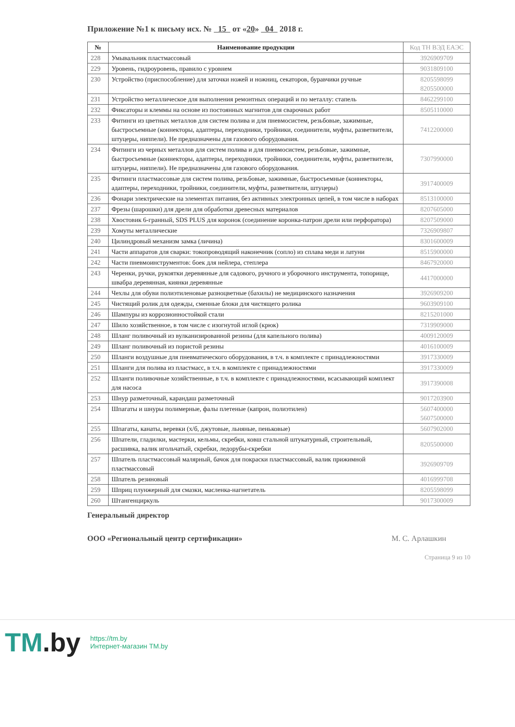Приложение №1 к письму исх. № 15 от «20» 04 2018 г.
| № | Наименование продукции | Код ТН ВЭД ЕАЭС |
| --- | --- | --- |
| 228 | Умывальник пластмассовый | 3926909709 |
| 229 | Уровень, гидроуровень, правило с уровнем | 9031809100 |
| 230 | Устройство (приспособление) для заточки ножей и ножниц, секаторов, буравчики ручные | 8205598099 8205500000 |
| 231 | Устройство металлическое для выполнения ремонтных операций и по металлу: стапель | 8462299100 |
| 232 | Фиксаторы и клеммы на основе из постоянных магнитов для сварочных работ | 8505110000 |
| 233 | Фитинги из цветных металлов для систем полива и для пневмосистем, резьбовые, зажимные, быстросъемные (коннекторы, адаптеры, переходники, тройники, соединители, муфты, разветвители, штуцеры, ниппели). Не предназначены для газового оборудования. | 7412200000 |
| 234 | Фитинги из черных металлов для систем полива и для пневмосистем, резьбовые, зажимные, быстросъемные (коннекторы, адаптеры, переходники, тройники, соединители, муфты, разветвители, штуцеры, ниппели). Не предназначены для газового оборудования. | 7307990000 |
| 235 | Фитинги пластмассовые для систем полива, резьбовые, зажимные, быстросъемные (коннекторы, адаптеры, переходники, тройники, соединители, муфты, разветвители, штуцеры) | 3917400009 |
| 236 | Фонари электрические на элементах питания, без активных электронных цепей, в том числе в наборах | 8513100000 |
| 237 | Фрезы (шарошки) для дрели для обработки древесных материалов | 8207605000 |
| 238 | Хвостовик 6-гранный, SDS PLUS для коронок (соединение коронка-патрон дрели или перфоратора) | 8207509000 |
| 239 | Хомуты металлические | 7326909807 |
| 240 | Цилиндровый механизм замка (личина) | 8301600009 |
| 241 | Части аппаратов для сварки: токопроводящий наконечник (сопло) из сплава меди и латуни | 8515900000 |
| 242 | Части пневмоинструментов: боек для нейлера, степлера | 8467920000 |
| 243 | Черенки, ручки, рукоятки деревянные для садового, ручного и уборочного инструмента, топорище, швабра деревянная, киянки деревянные | 4417000000 |
| 244 | Чехлы для обуви полиэтиленовые разноцветные (бахилы) не медицинского назначения | 3926909200 |
| 245 | Чистящий ролик для одежды, сменные блоки для чистящего ролика | 9603909100 |
| 246 | Шампуры из коррозионностойкой стали | 8215201000 |
| 247 | Шило хозяйственное, в том числе с изогнутой иглой (крюк) | 7319909000 |
| 248 | Шланг поливочный из вулканизированной резины (для капельного полива) | 4009120009 |
| 249 | Шланг поливочный из пористой резины | 4016100009 |
| 250 | Шланги воздушные для пневматического оборудования, в т.ч. в комплекте с принадлежностями | 3917330009 |
| 251 | Шланги для полива из пластмасс, в т.ч. в комплекте с принадлежностями | 3917330009 |
| 252 | Шланги поливочные хозяйственные, в т.ч. в комплекте с принадлежностями, всасывающий комплект для насоса | 3917390008 |
| 253 | Шнур разметочный, карандаш разметочный | 9017203900 |
| 254 | Шпагаты и шнуры полимерные, фалы плетеные (капрон, полиэтилен) | 5607400000 5607500000 |
| 255 | Шпагаты, канаты, веревки (х/б, джутовые, льняные, пеньковые) | 5607902000 |
| 256 | Шпатели, гладилки, мастерки, кельмы, скребки, ковш стальной штукатурный, строительный, расшивка, валик игольчатый, скребки, ледорубы-скребки | 8205500000 |
| 257 | Шпатель пластмассовый малярный, бачок для покраски пластмассовый, валик прижимной пластмассовый | 3926909709 |
| 258 | Шпатель резиновый | 4016999708 |
| 259 | Шприц плунжерный для смазки, масленка-нагнетатель | 8205598099 |
| 260 | Штангенциркуль | 9017300009 |
Генеральный директор
ООО «Региональный центр сертификации» М. С. Арлашкин
Страница 9 из 10
TM.by
https://tm.by
Интернет-магазин TM.by